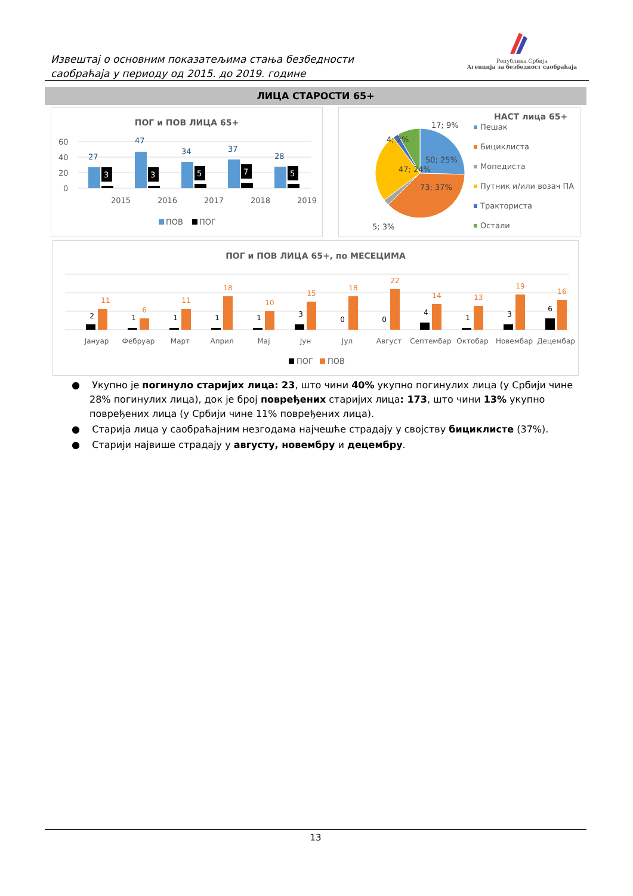Извештај о основним показатељима стања безбедности
саобраћаја у периоду од 2015. до 2019. године
Република Србија
Агенција за безбедност саобраћаја
ЛИЦА СТАРОСТИ 65+
ПОГ и ПОВ ЛИЦА 65+
60
40
20
0
2015
2016
2017
2018
2019
3
3
5
7
5
27
47
34
37
28
ПОВ
ПОГ
НАСТ лица 65+
50; 25%
73; 37%
47; 24%
5; 3%
4; 2%
17; 9%
Пешак
Бициклиста
Мопедиста
Путник и/или возач ПА
Тракториста
Остали
ПОГ и ПОВ ЛИЦА 65+, по МЕСЕЦИМА
2
11
Јануар
1
6
Фебруар
1
11
Март
1
18
Април
1
10
Мај
3
15
Јун
0
18
Јул
0
22
Август
4
14
Септембар
1
13
Октобар
3
19
Новембар
6
16
Децембар
ПОГ
ПОВ
● Укупно је погинуло старијих лица: 23, што чини 40% укупно погинулих лица (у Србији чине 28% погинулих лица), док је број повређених старијих лица: 173, што чини 13% укупно повређених лица (у Србији чине 11% повређених лица).
● Старија лица у саобраћајним незгодама најчешће страдају у својству бициклисте (37%).
● Старији највише страдају у августу, новембру и децембру.
13